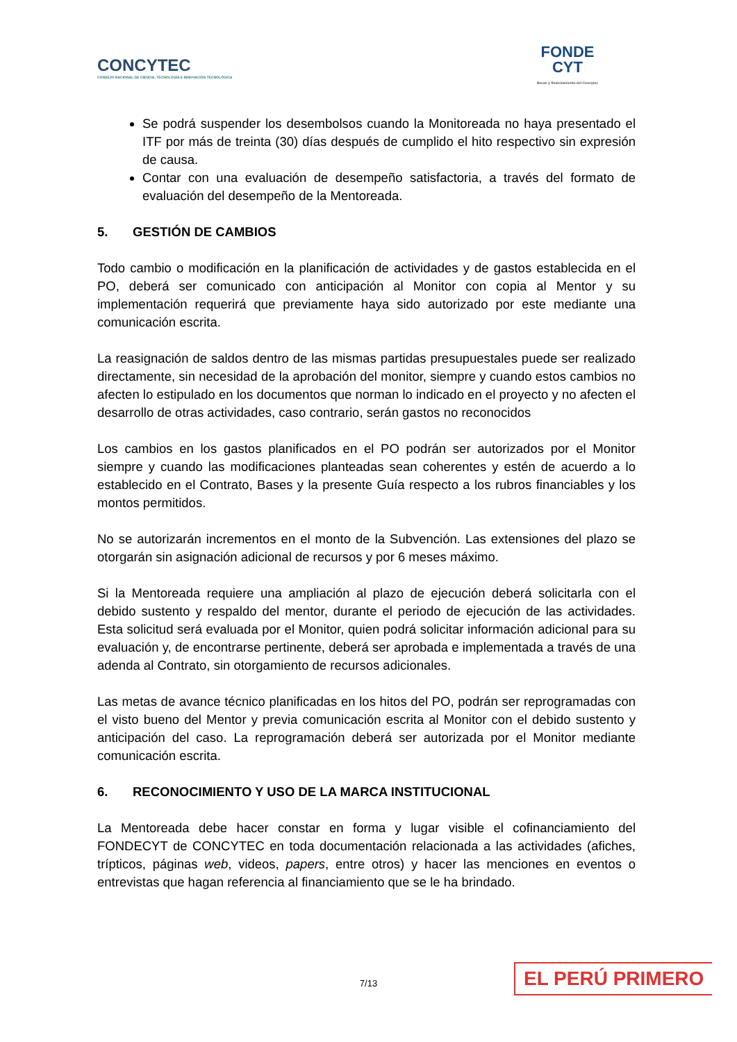CONCYTEC
CONSEJO NACIONAL DE CIENCIA, TECNOLOGÍA E INNOVACIÓN TECNOLÓGICA
FONDE
CYT
Becas y financiamiento del Concytec
Se podrá suspender los desembolsos cuando la Monitoreada no haya presentado el ITF por más de treinta (30) días después de cumplido el hito respectivo sin expresión de causa.
Contar con una evaluación de desempeño satisfactoria, a través del formato de evaluación del desempeño de la Mentoreada.
5. GESTIÓN DE CAMBIOS
Todo cambio o modificación en la planificación de actividades y de gastos establecida en el PO, deberá ser comunicado con anticipación al Monitor con copia al Mentor y su implementación requerirá que previamente haya sido autorizado por este mediante una comunicación escrita.
La reasignación de saldos dentro de las mismas partidas presupuestales puede ser realizado directamente, sin necesidad de la aprobación del monitor, siempre y cuando estos cambios no afecten lo estipulado en los documentos que norman lo indicado en el proyecto y no afecten el desarrollo de otras actividades, caso contrario, serán gastos no reconocidos
Los cambios en los gastos planificados en el PO podrán ser autorizados por el Monitor siempre y cuando las modificaciones planteadas sean coherentes y estén de acuerdo a lo establecido en el Contrato, Bases y la presente Guía respecto a los rubros financiables y los montos permitidos.
No se autorizarán incrementos en el monto de la Subvención. Las extensiones del plazo se otorgarán sin asignación adicional de recursos y por 6 meses máximo.
Si la Mentoreada requiere una ampliación al plazo de ejecución deberá solicitarla con el debido sustento y respaldo del mentor, durante el periodo de ejecución de las actividades. Esta solicitud será evaluada por el Monitor, quien podrá solicitar información adicional para su evaluación y, de encontrarse pertinente, deberá ser aprobada e implementada a través de una adenda al Contrato, sin otorgamiento de recursos adicionales.
Las metas de avance técnico planificadas en los hitos del PO, podrán ser reprogramadas con el visto bueno del Mentor y previa comunicación escrita al Monitor con el debido sustento y anticipación del caso. La reprogramación deberá ser autorizada por el Monitor mediante comunicación escrita.
6. RECONOCIMIENTO Y USO DE LA MARCA INSTITUCIONAL
La Mentoreada debe hacer constar en forma y lugar visible el cofinanciamiento del FONDECYT de CONCYTEC en toda documentación relacionada a las actividades (afiches, trípticos, páginas web, videos, papers, entre otros) y hacer las menciones en eventos o entrevistas que hagan referencia al financiamiento que se le ha brindado.
7/13 EL PERÚ PRIMERO